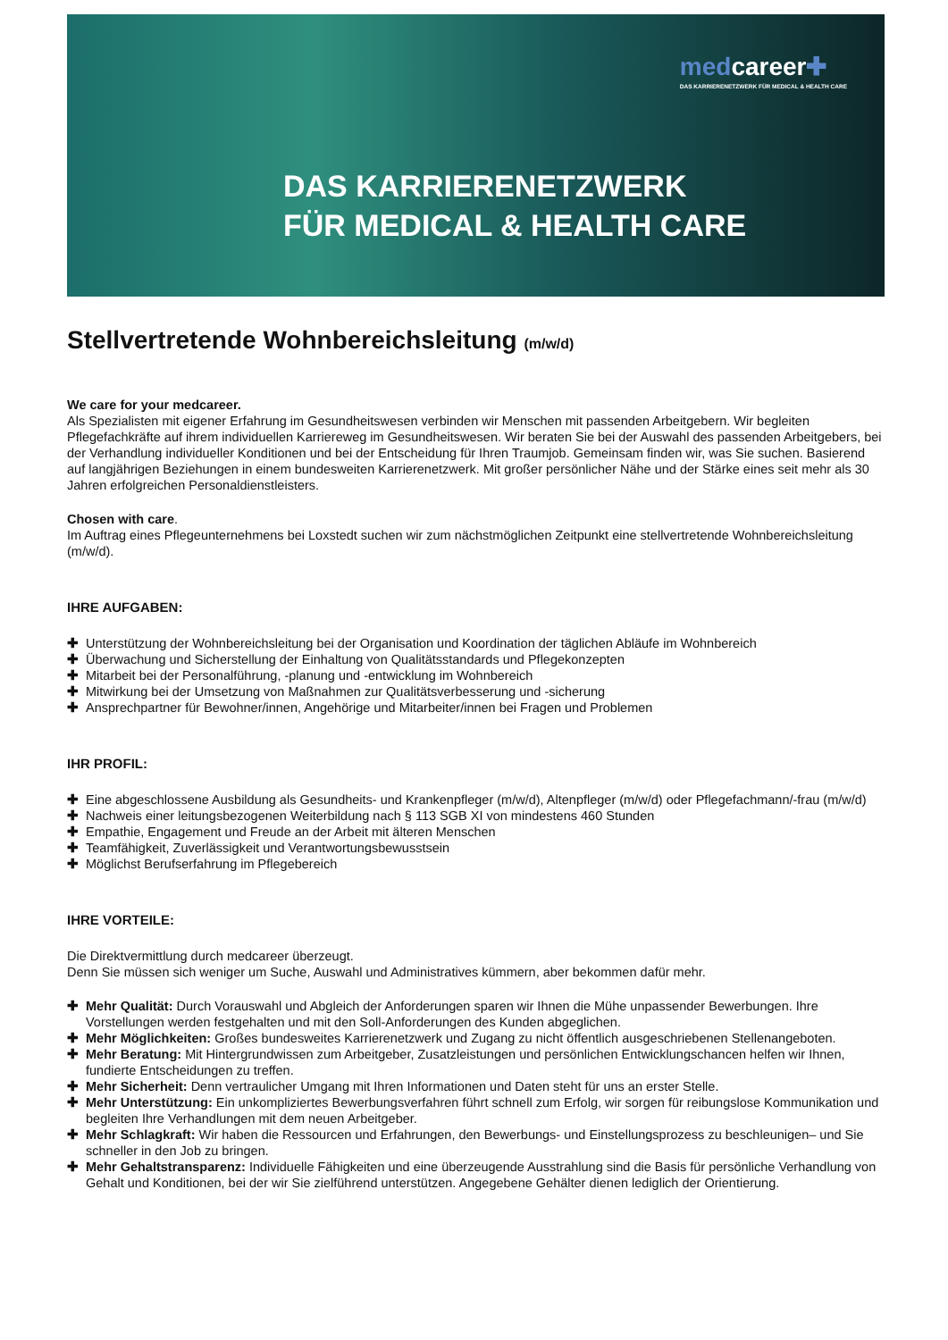medcareer✚
DAS KARRIERENETZWERK FÜR MEDICAL & HEALTH CARE
DAS KARRIERENETZWERK
FÜR MEDICAL & HEALTH CARE
Stellvertretende Wohnbereichsleitung (m/w/d)
We care for your medcareer.
Als Spezialisten mit eigener Erfahrung im Gesundheitswesen verbinden wir Menschen mit passenden Arbeitgebern. Wir begleiten Pflegefachkräfte auf ihrem individuellen Karriereweg im Gesundheitswesen. Wir beraten Sie bei der Auswahl des passenden Arbeitgebers, bei der Verhandlung individueller Konditionen und bei der Entscheidung für Ihren Traumjob. Gemeinsam finden wir, was Sie suchen. Basierend auf langjährigen Beziehungen in einem bundesweiten Karrierenetzwerk. Mit großer persönlicher Nähe und der Stärke eines seit mehr als 30 Jahren erfolgreichen Personaldienstleisters.
Chosen with care.
Im Auftrag eines Pflegeunternehmens bei Loxstedt suchen wir zum nächstmöglichen Zeitpunkt eine stellvertretende Wohnbereichsleitung (m/w/d).
IHRE AUFGABEN:
✚ Unterstützung der Wohnbereichsleitung bei der Organisation und Koordination der täglichen Abläufe im Wohnbereich
✚ Überwachung und Sicherstellung der Einhaltung von Qualitätsstandards und Pflegekonzepten
✚ Mitarbeit bei der Personalführung, -planung und -entwicklung im Wohnbereich
✚ Mitwirkung bei der Umsetzung von Maßnahmen zur Qualitätsverbesserung und -sicherung
✚ Ansprechpartner für Bewohner/innen, Angehörige und Mitarbeiter/innen bei Fragen und Problemen
IHR PROFIL:
✚ Eine abgeschlossene Ausbildung als Gesundheits- und Krankenpfleger (m/w/d), Altenpfleger (m/w/d) oder Pflegefachmann/-frau (m/w/d)
✚ Nachweis einer leitungsbezogenen Weiterbildung nach § 113 SGB XI von mindestens 460 Stunden
✚ Empathie, Engagement und Freude an der Arbeit mit älteren Menschen
✚ Teamfähigkeit, Zuverlässigkeit und Verantwortungsbewusstsein
✚ Möglichst Berufserfahrung im Pflegebereich
IHRE VORTEILE:
Die Direktvermittlung durch medcareer überzeugt.
Denn Sie müssen sich weniger um Suche, Auswahl und Administratives kümmern, aber bekommen dafür mehr.
✚ Mehr Qualität: Durch Vorauswahl und Abgleich der Anforderungen sparen wir Ihnen die Mühe unpassender Bewerbungen. Ihre Vorstellungen werden festgehalten und mit den Soll-Anforderungen des Kunden abgeglichen.
✚ Mehr Möglichkeiten: Großes bundesweites Karrierenetzwerk und Zugang zu nicht öffentlich ausgeschriebenen Stellenangeboten.
✚ Mehr Beratung: Mit Hintergrundwissen zum Arbeitgeber, Zusatzleistungen und persönlichen Entwicklungschancen helfen wir Ihnen, fundierte Entscheidungen zu treffen.
✚ Mehr Sicherheit: Denn vertraulicher Umgang mit Ihren Informationen und Daten steht für uns an erster Stelle.
✚ Mehr Unterstützung: Ein unkompliziertes Bewerbungsverfahren führt schnell zum Erfolg, wir sorgen für reibungslose Kommunikation und begleiten Ihre Verhandlungen mit dem neuen Arbeitgeber.
✚ Mehr Schlagkraft: Wir haben die Ressourcen und Erfahrungen, den Bewerbungs- und Einstellungsprozess zu beschleunigen– und Sie schneller in den Job zu bringen.
✚ Mehr Gehaltstransparenz: Individuelle Fähigkeiten und eine überzeugende Ausstrahlung sind die Basis für persönliche Verhandlung von Gehalt und Konditionen, bei der wir Sie zielführend unterstützen. Angegebene Gehälter dienen lediglich der Orientierung.